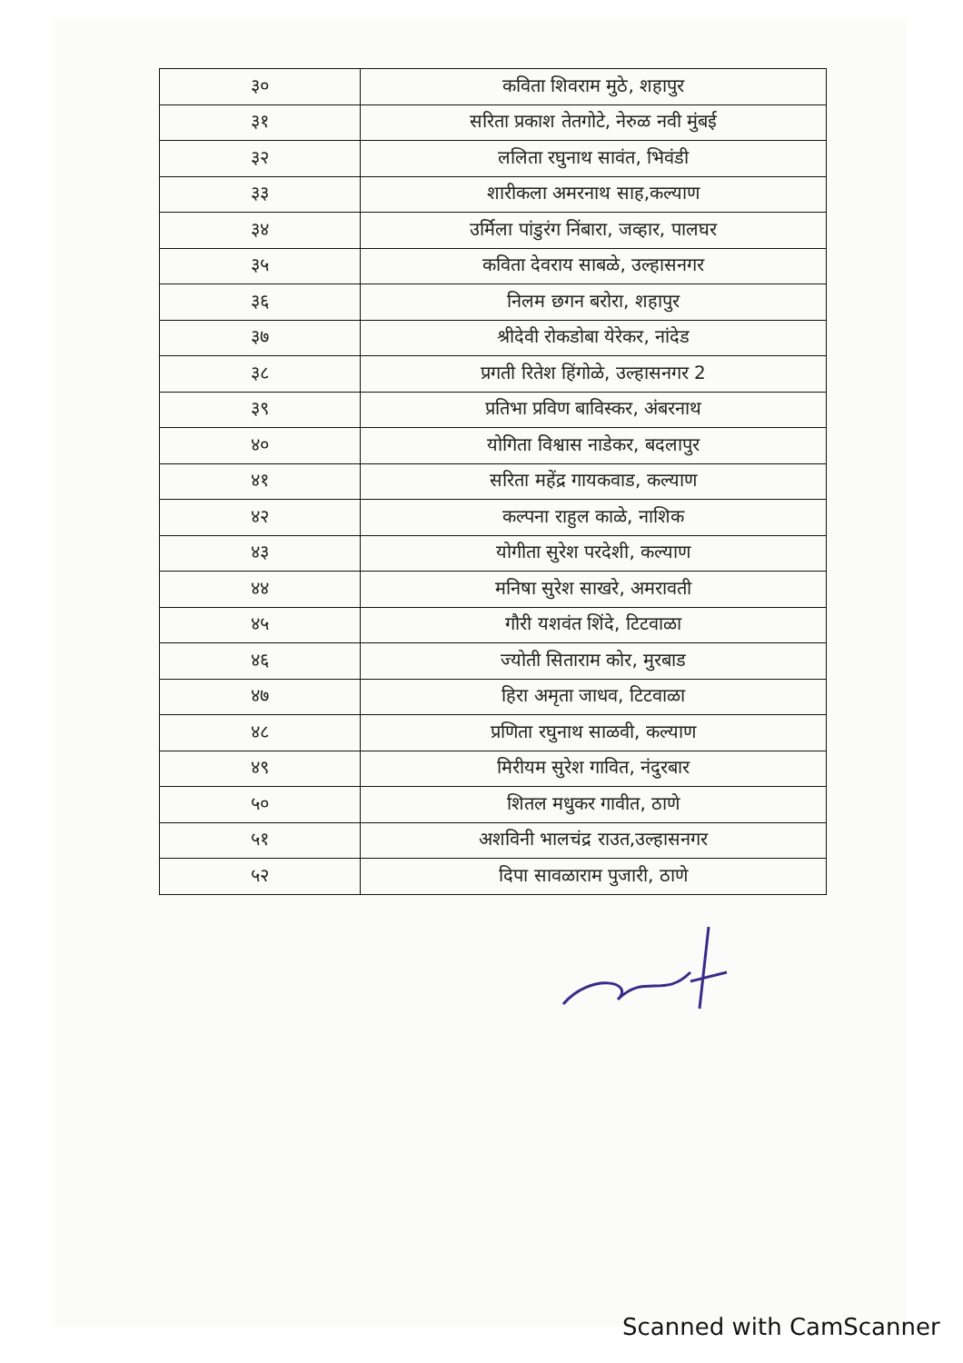| ३० | कविता शिवराम मुठे, शहापुर |
| ३१ | सरिता प्रकाश तेतगोटे, नेरुळ नवी मुंबई |
| ३२ | ललिता रघुनाथ सावंत, भिवंडी |
| ३३ | शारीकला अमरनाथ साह,कल्याण |
| ३४ | उर्मिला पांडुरंग निंबारा, जव्हार, पालघर |
| ३५ | कविता देवराय साबळे, उल्हासनगर |
| ३६ | निलम छगन बरोरा, शहापुर |
| ३७ | श्रीदेवी रोकडोबा येरेकर, नांदेड |
| ३८ | प्रगती रितेश हिंगोळे, उल्हासनगर 2 |
| ३९ | प्रतिभा प्रविण बाविस्कर, अंबरनाथ |
| ४० | योगिता विश्वास नाडेकर, बदलापुर |
| ४१ | सरिता महेंद्र गायकवाड, कल्याण |
| ४२ | कल्पना राहुल काळे, नाशिक |
| ४३ | योगीता सुरेश परदेशी, कल्याण |
| ४४ | मनिषा सुरेश साखरे, अमरावती |
| ४५ | गौरी यशवंत शिंदे, टिटवाळा |
| ४६ | ज्योती सिताराम कोर, मुरबाड |
| ४७ | हिरा अमृता जाधव, टिटवाळा |
| ४८ | प्रणिता रघुनाथ साळवी, कल्याण |
| ४९ | मिरीयम सुरेश गावित, नंदुरबार |
| ५० | शितल मधुकर गावीत, ठाणे |
| ५१ | अशविनी भालचंद्र राउत,उल्हासनगर |
| ५२ | दिपा सावळाराम पुजारी, ठाणे |
Scanned with CamScanner